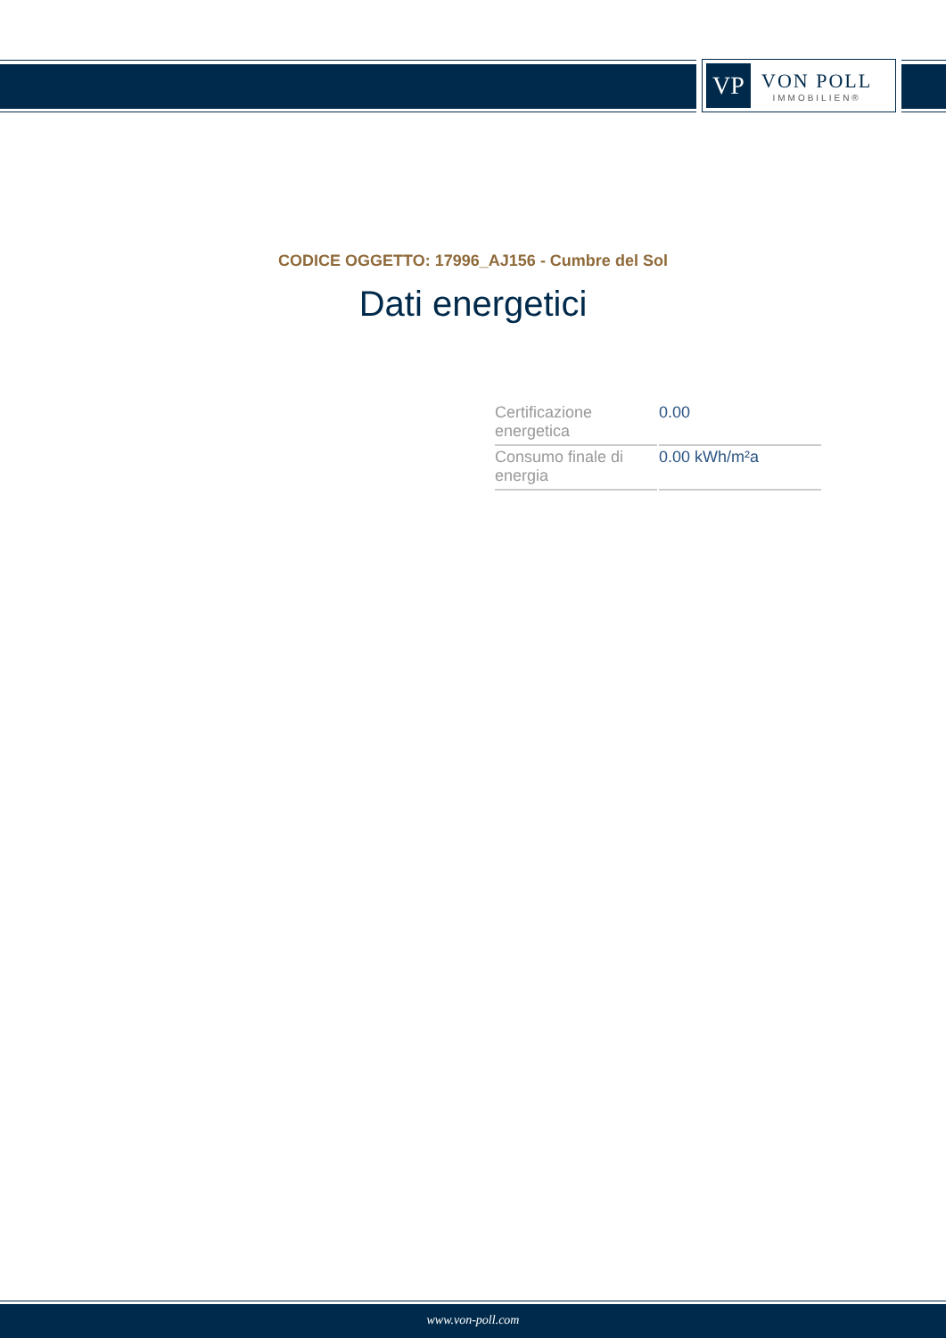VP
VON POLL
IMMOBILIEN®
CODICE OGGETTO: 17996_AJ156 - Cumbre del Sol
Dati energetici
| Certificazione energetica | 0.00 |
| Consumo finale di energia | 0.00 kWh/m²a |
www.von-poll.com